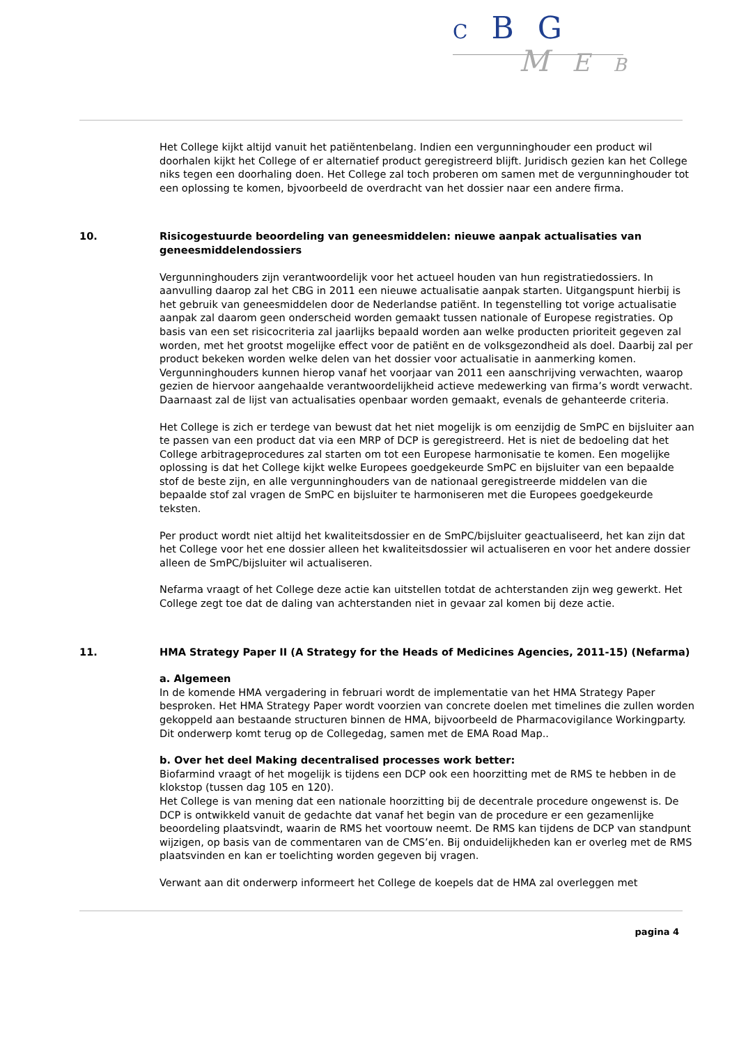C B G
M E B
Het College kijkt altijd vanuit het patiëntenbelang. Indien een vergunninghouder een product wil doorhalen kijkt het College of er alternatief product geregistreerd blijft. Juridisch gezien kan het College niks tegen een doorhaling doen. Het College zal toch proberen om samen met de vergunninghouder tot een oplossing te komen, bjvoorbeeld de overdracht van het dossier naar een andere firma.
10. Risicogestuurde beoordeling van geneesmiddelen: nieuwe aanpak actualisaties van geneesmiddelendossiers
Vergunninghouders zijn verantwoordelijk voor het actueel houden van hun registratiedossiers. In aanvulling daarop zal het CBG in 2011 een nieuwe actualisatie aanpak starten. Uitgangspunt hierbij is het gebruik van geneesmiddelen door de Nederlandse patiënt. In tegenstelling tot vorige actualisatie aanpak zal daarom geen onderscheid worden gemaakt tussen nationale of Europese registraties. Op basis van een set risicocriteria zal jaarlijks bepaald worden aan welke producten prioriteit gegeven zal worden, met het grootst mogelijke effect voor de patiënt en de volksgezondheid als doel. Daarbij zal per product bekeken worden welke delen van het dossier voor actualisatie in aanmerking komen. Vergunninghouders kunnen hierop vanaf het voorjaar van 2011 een aanschrijving verwachten, waarop gezien de hiervoor aangehaalde verantwoordelijkheid actieve medewerking van firma’s wordt verwacht. Daarnaast zal de lijst van actualisaties openbaar worden gemaakt, evenals de gehanteerde criteria.
Het College is zich er terdege van bewust dat het niet mogelijk is om eenzijdig de SmPC en bijsluiter aan te passen van een product dat via een MRP of DCP is geregistreerd. Het is niet de bedoeling dat het College arbitrageprocedures zal starten om tot een Europese harmonisatie te komen. Een mogelijke oplossing is dat het College kijkt welke Europees goedgekeurde SmPC en bijsluiter van een bepaalde stof de beste zijn, en alle vergunninghouders van de nationaal geregistreerde middelen van die bepaalde stof zal vragen de SmPC en bijsluiter te harmoniseren met die Europees goedgekeurde teksten.
Per product wordt niet altijd het kwaliteitsdossier en de SmPC/bijsluiter geactualiseerd, het kan zijn dat het College voor het ene dossier alleen het kwaliteitsdossier wil actualiseren en voor het andere dossier alleen de SmPC/bijsluiter wil actualiseren.
Nefarma vraagt of het College deze actie kan uitstellen totdat de achterstanden zijn weg gewerkt. Het College zegt toe dat de daling van achterstanden niet in gevaar zal komen bij deze actie.
11. HMA Strategy Paper II (A Strategy for the Heads of Medicines Agencies, 2011-15) (Nefarma)
a. Algemeen
In de komende HMA vergadering in februari wordt de implementatie van het HMA Strategy Paper besproken. Het HMA Strategy Paper wordt voorzien van concrete doelen met timelines die zullen worden gekoppeld aan bestaande structuren binnen de HMA, bijvoorbeeld de Pharmacovigilance Workingparty. Dit onderwerp komt terug op de Collegedag, samen met de EMA Road Map..
b. Over het deel Making decentralised processes work better:
Biofarmind vraagt of het mogelijk is tijdens een DCP ook een hoorzitting met de RMS te hebben in de klokstop (tussen dag 105 en 120).
Het College is van mening dat een nationale hoorzitting bij de decentrale procedure ongewenst is. De DCP is ontwikkeld vanuit de gedachte dat vanaf het begin van de procedure er een gezamenlijke beoordeling plaatsvindt, waarin de RMS het voortouw neemt. De RMS kan tijdens de DCP van standpunt wijzigen, op basis van de commentaren van de CMS’en. Bij onduidelijkheden kan er overleg met de RMS plaatsvinden en kan er toelichting worden gegeven bij vragen.
Verwant aan dit onderwerp informeert het College de koepels dat de HMA zal overleggen met
pagina 4